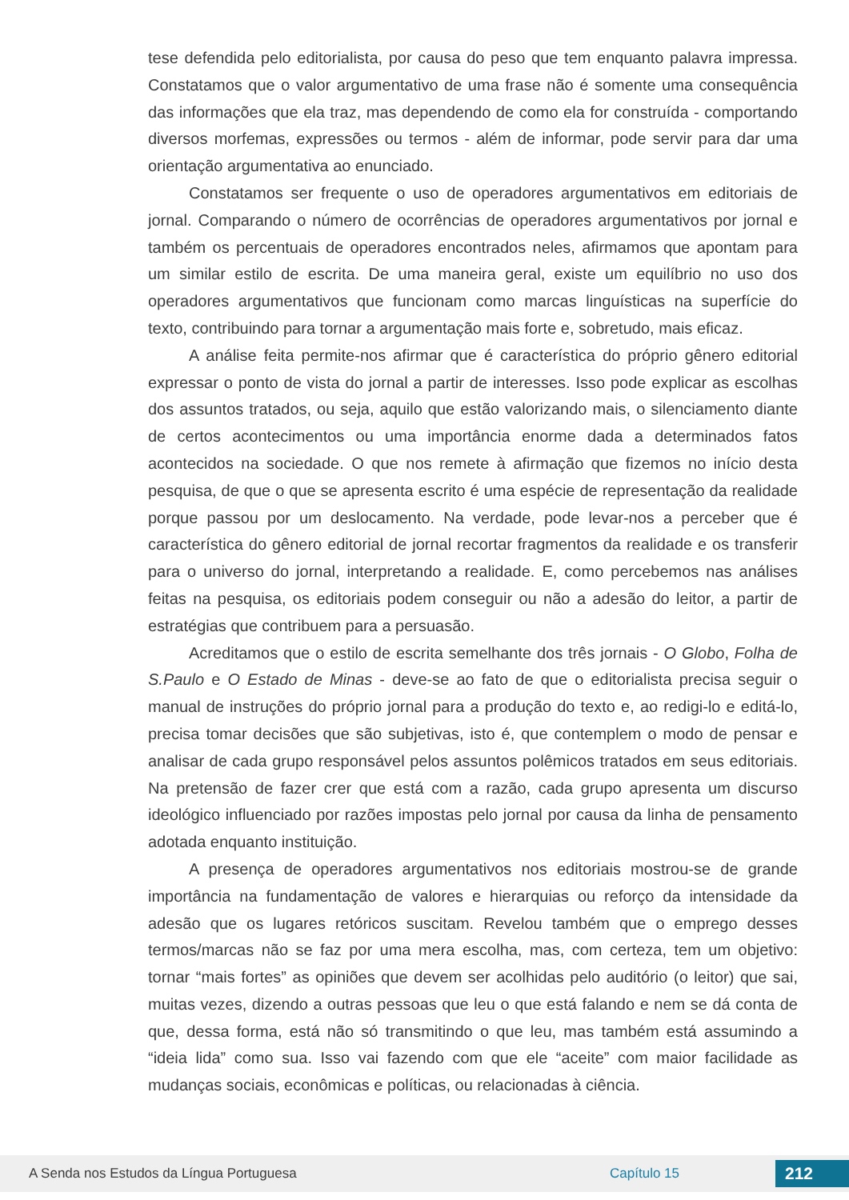tese defendida pelo editorialista, por causa do peso que tem enquanto palavra impressa. Constatamos que o valor argumentativo de uma frase não é somente uma consequência das informações que ela traz, mas dependendo de como ela for construída - comportando diversos morfemas, expressões ou termos - além de informar, pode servir para dar uma orientação argumentativa ao enunciado.
Constatamos ser frequente o uso de operadores argumentativos em editoriais de jornal. Comparando o número de ocorrências de operadores argumentativos por jornal e também os percentuais de operadores encontrados neles, afirmamos que apontam para um similar estilo de escrita. De uma maneira geral, existe um equilíbrio no uso dos operadores argumentativos que funcionam como marcas linguísticas na superfície do texto, contribuindo para tornar a argumentação mais forte e, sobretudo, mais eficaz.
A análise feita permite-nos afirmar que é característica do próprio gênero editorial expressar o ponto de vista do jornal a partir de interesses. Isso pode explicar as escolhas dos assuntos tratados, ou seja, aquilo que estão valorizando mais, o silenciamento diante de certos acontecimentos ou uma importância enorme dada a determinados fatos acontecidos na sociedade. O que nos remete à afirmação que fizemos no início desta pesquisa, de que o que se apresenta escrito é uma espécie de representação da realidade porque passou por um deslocamento. Na verdade, pode levar-nos a perceber que é característica do gênero editorial de jornal recortar fragmentos da realidade e os transferir para o universo do jornal, interpretando a realidade. E, como percebemos nas análises feitas na pesquisa, os editoriais podem conseguir ou não a adesão do leitor, a partir de estratégias que contribuem para a persuasão.
Acreditamos que o estilo de escrita semelhante dos três jornais - O Globo, Folha de S.Paulo e O Estado de Minas - deve-se ao fato de que o editorialista precisa seguir o manual de instruções do próprio jornal para a produção do texto e, ao redigi-lo e editá-lo, precisa tomar decisões que são subjetivas, isto é, que contemplem o modo de pensar e analisar de cada grupo responsável pelos assuntos polêmicos tratados em seus editoriais. Na pretensão de fazer crer que está com a razão, cada grupo apresenta um discurso ideológico influenciado por razões impostas pelo jornal por causa da linha de pensamento adotada enquanto instituição.
A presença de operadores argumentativos nos editoriais mostrou-se de grande importância na fundamentação de valores e hierarquias ou reforço da intensidade da adesão que os lugares retóricos suscitam. Revelou também que o emprego desses termos/marcas não se faz por uma mera escolha, mas, com certeza, tem um objetivo: tornar “mais fortes” as opiniões que devem ser acolhidas pelo auditório (o leitor) que sai, muitas vezes, dizendo a outras pessoas que leu o que está falando e nem se dá conta de que, dessa forma, está não só transmitindo o que leu, mas também está assumindo a “ideia lida” como sua. Isso vai fazendo com que ele “aceite” com maior facilidade as mudanças sociais, econômicas e políticas, ou relacionadas à ciência.
A Senda nos Estudos da Língua Portuguesa Capítulo 15 212